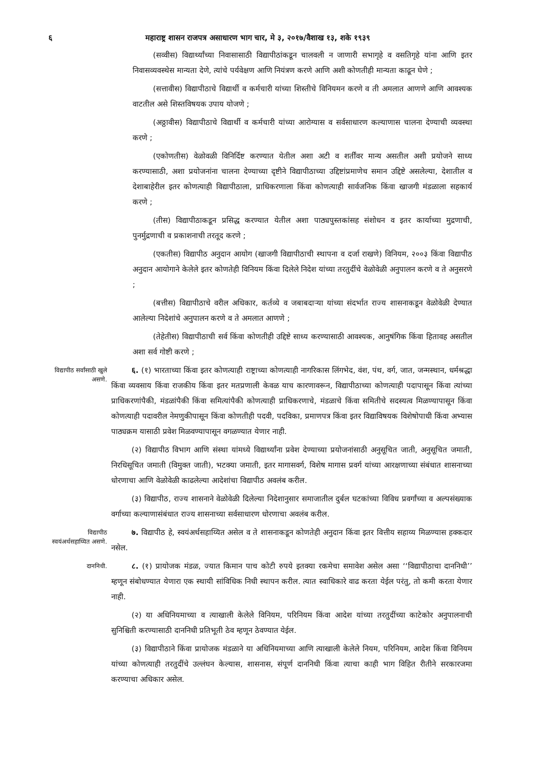६ महाराष्ट्र शासन राजपत्र असाधारण भाग चार, मे ३, २०१७/वैशाख १३, शके १९३९
(सव्वीस) विद्यार्थ्यांच्या निवासासाठी विद्यापीठांकडून चालवली न जाणारी सभागृहे व वसतिगृहे यांना आणि इतर निवासव्यवस्थेस मान्यता देणे, त्यांचे पर्यवेक्षण आणि नियंत्रण करणे आणि अशी कोणतीही मान्यता काढून घेणे ;
(सत्तावीस) विद्यापीठाचे विद्यार्थी व कर्मचारी यांच्या शिस्तीचे विनियमन करणे व ती अमलात आणणे आणि आवश्यक वाटतील असे शिस्तविषयक उपाय योजणे ;
(अठ्ठावीस) विद्यापीठाचे विद्यार्थी व कर्मचारी यांच्या आरोग्यास व सर्वसाधारण कल्याणास चालना देण्याची व्यवस्था करणे ;
(एकोणतीस) वेळोवळी विनिर्दिष्ट करण्यात येतील अशा अटी व शर्तींवर मान्य असतील अशी प्रयोजने साध्य करण्यासाठी, अशा प्रयोजनांना चालना देण्याच्या दृष्टीने विद्यापीठाच्या उद्दिष्टांप्रमाणेच समान उद्दिष्टे असलेल्या, देशातील व देशाबाहेरील इतर कोणत्याही विद्यापीठाला, प्राधिकरणाला किंवा कोणत्याही सार्वजनिक किंवा खाजगी मंडळाला सहकार्य करणे ;
(तीस) विद्यापीठाकडून प्रसिद्ध करण्यात येतील अशा पाठ्यपुस्तकांसह संशोधन व इतर कार्याच्या मुद्रणाची, पुनर्मुद्रणाची व प्रकाशनाची तरतूद करणे ;
(एकतीस) विद्यापीठ अनुदान आयोग (खाजगी विद्यापीठाची स्थापना व दर्जा राखणे) विनियम, २००३ किंवा विद्यापीठ अनुदान आयोगाने केलेले इतर कोणतेही विनियम किंवा दिलेले निदेश यांच्या तरतुदींचे वेळोवेळी अनुपालन करणे व ते अनुसरणे ;
(बत्तीस) विद्यापीठाचे वरील अधिकार, कर्तव्ये व जबाबदाऱ्या यांच्या संदर्भात राज्य शासनाकडून वेळोवेळी देण्यात आलेल्या निदेशांचे अनुपालन करणे व ते अमलात आणणे ;
(तेहेतीस) विद्यापीठाची सर्व किंवा कोणतीही उद्दिष्टे साध्य करण्यासाठी आवश्यक, आनुषंगिक किंवा हितावह असतील अशा सर्व गोष्टी करणे ;
विद्यापीठ सर्वांसाठी खुले असणे.
६. (१) भारताच्या किंवा इतर कोणत्याही राष्ट्राच्या कोणत्याही नागरिकास लिंगभेद, वंश, पंथ, वर्ग, जात, जन्मस्थान, धर्मश्रद्धा किंवा व्यवसाय किंवा राजकीय किंवा इतर मतप्रणाली केवळ याच कारणावरून, विद्यापीठाच्या कोणत्याही पदापासून किंवा त्यांच्या प्राधिकरणांपैकी, मंडळांपैकी किंवा समित्यांपैकी कोणत्याही प्राधिकरणाचे, मंडळाचे किंवा समितीचे सदस्यत्व मिळण्यापासून किंवा कोणत्याही पदावरील नेमणुकीपासून किंवा कोणतीही पदवी, पदविका, प्रमाणपत्र किंवा इतर विद्याविषयक विशेषोपाधी किंवा अभ्यास पाठ्यक्रम यासाठी प्रवेश मिळवण्यापासून वगळण्यात येणार नाही.
(२) विद्यापीठ विभाग आणि संस्था यांमध्ये विद्यार्थ्यांना प्रवेश देण्याच्या प्रयोजनांसाठी अनुसूचित जाती, अनुसूचित जमाती, निरधिसूचित जमाती (विमुक्त जाती), भटक्या जमाती, इतर मागासवर्ग, विशेष मागास प्रवर्ग यांच्या आरक्षणाच्या संबंधात शासनाच्या धोरणाचा आणि वेळोवेळी काढलेल्या आदेशांचा विद्यापीठ अवलंब करील.
(३) विद्यापीठ, राज्य शासनाने वेळोवेळी दिलेल्या निदेशानुसार समाजातील दुर्बल घटकांच्या विविध प्रवर्गांच्या व अल्पसंख्याक वर्गाच्या कल्याणासंबंधात राज्य शासनाच्या सर्वसाधारण धोरणाचा अवलंब करील.
विद्यापीठ स्वयंअर्थसहाय्यित असणे.
७. विद्यापीठ हे, स्वयंअर्थसहाय्यित असेल व ते शासनाकडून कोणतेही अनुदान किंवा इतर वित्तीय सहाय्य मिळण्यास हक्कदार नसेल.
दाननिधी.
८. (१) प्रायोजक मंडळ, ज्यात किमान पाच कोटी रुपये इतक्या रकमेचा समावेश असेल असा ‘‘विद्यापीठाचा दाननिधी’’ म्हणून संबोधण्यात येणारा एक स्थायी सांविधिक निधी स्थापन करील. त्यात स्वाधिकारे वाढ करता येईल परंतु, तो कमी करता येणार नाही.
(२) या अधिनियमाच्या व त्याखाली केलेले विनियम, परिनियम किंवा आदेश यांच्या तरतुदींच्या काटेकोर अनुपालनाची सुनिश्चिती करण्यासाठी दाननिधी प्रतिभूती ठेव म्हणून ठेवण्यात येईल.
(३) विद्यापीठाने किंवा प्रायोजक मंडळाने या अधिनियमाच्या आणि त्याखाली केलेले नियम, परिनियम, आदेश किंवा विनियम यांच्या कोणत्याही तरतुदींचे उल्लंघन केल्यास, शासनास, संपूर्ण दाननिधी किंवा त्याचा काही भाग विहित रीतीने सरकारजमा करण्याचा अधिकार असेल.